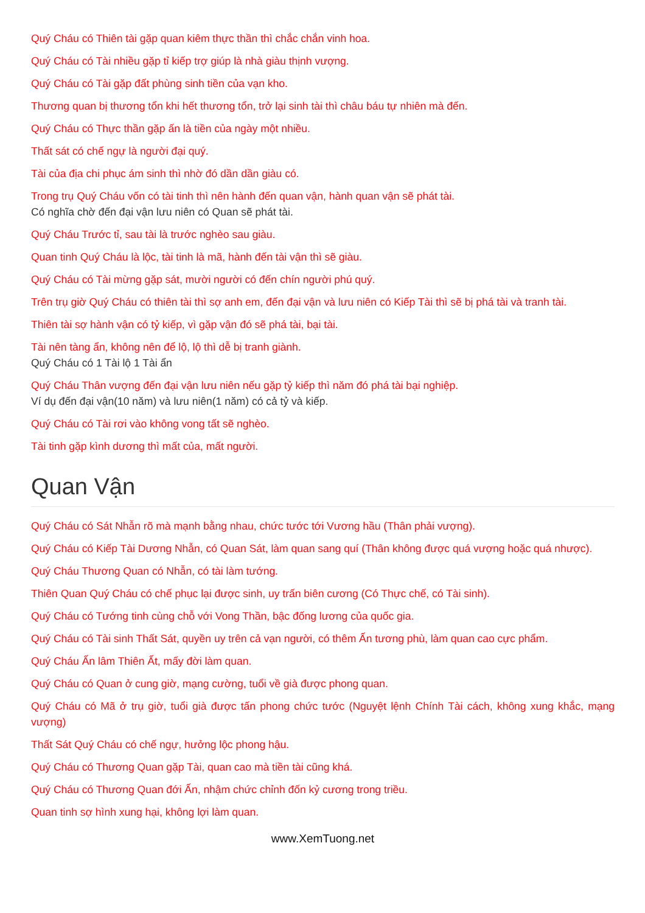Quý Cháu có Thiên tài gặp quan kiêm thực thần thì chắc chắn vinh hoa.
Quý Cháu có Tài nhiều gặp tỉ kiếp trợ giúp là nhà giàu thịnh vượng.
Quý Cháu có Tài gặp đất phùng sinh tiền của vạn kho.
Thương quan bị thương tổn khi hết thương tổn, trở lại sinh tài thì châu báu tự nhiên mà đến.
Quý Cháu có Thực thần gặp ấn là tiền của ngày một nhiều.
Thất sát có chế ngự là người đại quý.
Tài của địa chi phục ám sinh thì nhờ đó dần dần giàu có.
Trong trụ Quý Cháu vốn có tài tinh thì nên hành đến quan vận, hành quan vận sẽ phát tài.
Có nghĩa chờ đến đại vận lưu niên có Quan sẽ phát tài.
Quý Cháu Trước tỉ, sau tài là trước nghèo sau giàu.
Quan tinh Quý Cháu là lộc, tài tinh là mã, hành đến tài vận thì sẽ giàu.
Quý Cháu có Tài mừng gặp sát, mười người có đến chín người phú quý.
Trên trụ giờ Quý Cháu có thiên tài thì sợ anh em, đến đại vận và lưu niên có Kiếp Tài thì sẽ bị phá tài và tranh tài.
Thiên tài sợ hành vận có tỷ kiếp, vì gặp vận đó sẽ phá tài, bại tài.
Tài nên tàng ẩn, không nên để lộ, lộ thì dễ bị tranh giành.
Quý Cháu có 1 Tài lộ 1 Tài ẩn
Quý Cháu Thân vượng đến đại vận lưu niên nếu gặp tỷ kiếp thì năm đó phá tài bại nghiệp.
Ví dụ đến đại vận(10 năm) và lưu niên(1 năm) có cả tỷ và kiếp.
Quý Cháu có Tài rơi vào không vong tất sẽ nghèo.
Tài tinh gặp kình dương thì mất của, mất người.
Quan Vận
Quý Cháu có Sát Nhẫn rõ mà mạnh bằng nhau, chức tước tới Vương hầu (Thân phải vượng).
Quý Cháu có Kiếp Tài Dương Nhẫn, có Quan Sát, làm quan sang quí (Thân không được quá vượng hoặc quá nhược).
Quý Cháu Thương Quan có Nhẫn, có tài làm tướng.
Thiên Quan Quý Cháu có chế phục lại được sinh, uy trấn biên cương (Có Thực chế, có Tài sinh).
Quý Cháu có Tướng tinh cùng chỗ với Vong Thần, bậc đống lương của quốc gia.
Quý Cháu có Tài sinh Thất Sát, quyền uy trên cả vạn người, có thêm Ấn tương phù, làm quan cao cực phẩm.
Quý Cháu Ấn lâm Thiên Ất, mấy đời làm quan.
Quý Cháu có Quan ở cung giờ, mạng cường, tuổi về già được phong quan.
Quý Cháu có Mã ở trụ giờ, tuổi già được tấn phong chức tước (Nguyệt lệnh Chính Tài cách, không xung khắc, mạng vượng)
Thất Sát Quý Cháu có chế ngự, hưởng lộc phong hậu.
Quý Cháu có Thương Quan gặp Tài, quan cao mà tiền tài cũng khá.
Quý Cháu có Thương Quan đới Ấn, nhậm chức chỉnh đốn kỷ cương trong triều.
Quan tinh sợ hình xung hại, không lợi làm quan.
www.XemTuong.net